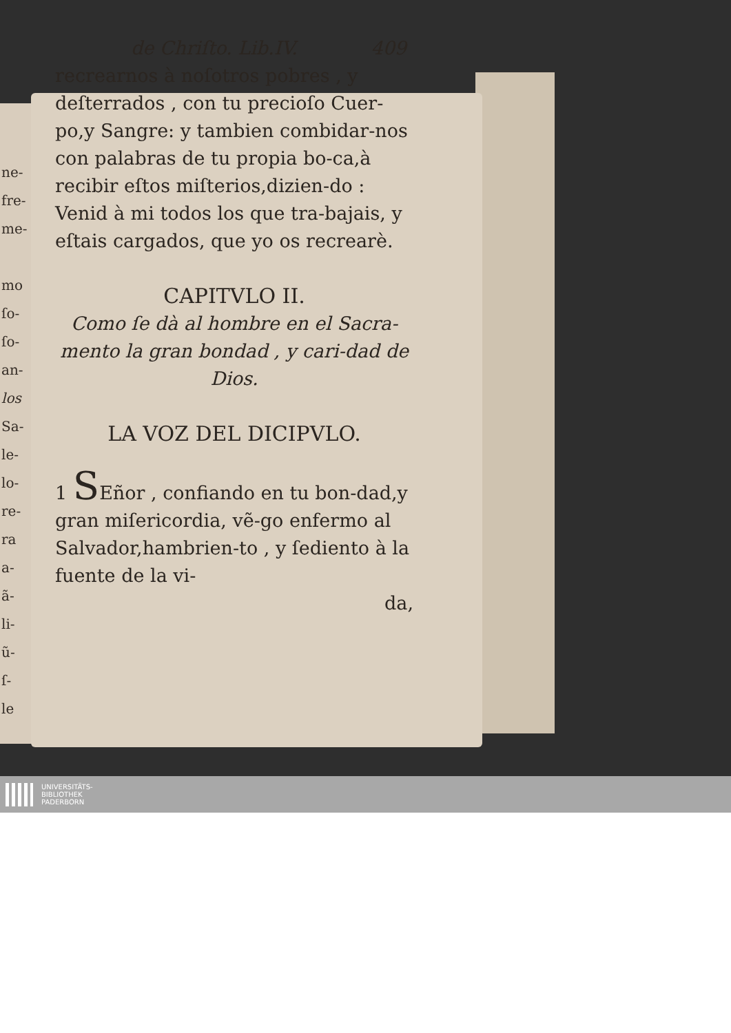ne-
fre-
me-
mo
ſo-
ſo-
an-
los
Sa-
le-
lo-
re-
ra
a-
ã-
li-
ũ-
ſ-
le
de Chriſto. Lib.IV. 409
recrearnos à noſotros pobres , y deſterrados , con tu precioſo Cuer-po,y Sangre: y tambien combidar-nos con palabras de tu propia bo-ca,à recibir eſtos miſterios,dizien-do : Venid à mi todos los que tra-bajais, y eſtais cargados, que yo os recrearè.
CAPITVLO II.
Como ſe dà al hombre en el Sacra-mento la gran bondad , y cari-dad de Dios.
LA VOZ DEL DICIPVLO.
1 SEñor , confiando en tu bon-dad,y gran miſericordia, vẽ-go enfermo al Salvador,hambrien-to , y ſediento à la fuente de la vi-
da,
UNIVERSITÄTS-
BIBLIOTHEK
PADERBORN